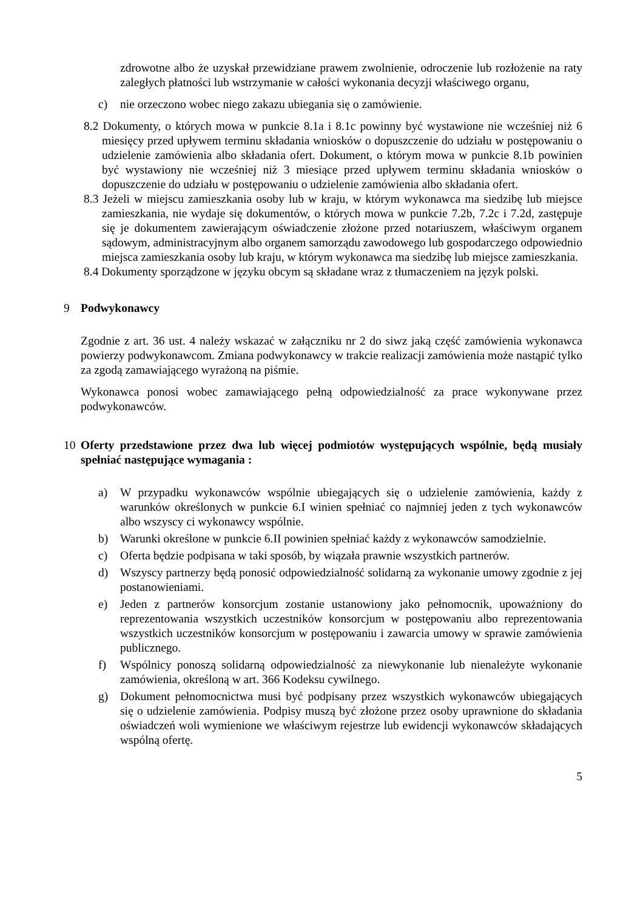zdrowotne albo że uzyskał przewidziane prawem zwolnienie, odroczenie lub rozłożenie na raty zaległych płatności lub wstrzymanie w całości wykonania decyzji właściwego organu,
c) nie orzeczono wobec niego zakazu ubiegania się o zamówienie.
8.2 Dokumenty, o których mowa w punkcie 8.1a i 8.1c powinny być wystawione nie wcześniej niż 6 miesięcy przed upływem terminu składania wniosków o dopuszczenie do udziału w postępowaniu o udzielenie zamówienia albo składania ofert. Dokument, o którym mowa w punkcie 8.1b powinien być wystawiony nie wcześniej niż 3 miesiące przed upływem terminu składania wniosków o dopuszczenie do udziału w postępowaniu o udzielenie zamówienia albo składania ofert.
8.3 Jeżeli w miejscu zamieszkania osoby lub w kraju, w którym wykonawca ma siedzibę lub miejsce zamieszkania, nie wydaje się dokumentów, o których mowa w punkcie 7.2b, 7.2c i 7.2d, zastępuje się je dokumentem zawierającym oświadczenie złożone przed notariuszem, właściwym organem sądowym, administracyjnym albo organem samorządu zawodowego lub gospodarczego odpowiednio miejsca zamieszkania osoby lub kraju, w którym wykonawca ma siedzibę lub miejsce zamieszkania.
8.4 Dokumenty sporządzone w języku obcym są składane wraz z tłumaczeniem na język polski.
9 Podwykonawcy
Zgodnie z art. 36 ust. 4 należy wskazać w załączniku nr 2 do siwz jaką część zamówienia wykonawca powierzy podwykonawcom. Zmiana podwykonawcy w trakcie realizacji zamówienia może nastąpić tylko za zgodą zamawiającego wyrażoną na piśmie.
Wykonawca ponosi wobec zamawiającego pełną odpowiedzialność za prace wykonywane przez podwykonawców.
10 Oferty przedstawione przez dwa lub więcej podmiotów występujących wspólnie, będą musiały spełniać następujące wymagania :
a) W przypadku wykonawców wspólnie ubiegających się o udzielenie zamówienia, każdy z warunków określonych w punkcie 6.I winien spełniać co najmniej jeden z tych wykonawców albo wszyscy ci wykonawcy wspólnie.
b) Warunki określone w punkcie 6.II powinien spełniać każdy z wykonawców samodzielnie.
c) Oferta będzie podpisana w taki sposób, by wiązała prawnie wszystkich partnerów.
d) Wszyscy partnerzy będą ponosić odpowiedzialność solidarną za wykonanie umowy zgodnie z jej postanowieniami.
e) Jeden z partnerów konsorcjum zostanie ustanowiony jako pełnomocnik, upoważniony do reprezentowania wszystkich uczestników konsorcjum w postępowaniu albo reprezentowania wszystkich uczestników konsorcjum w postępowaniu i zawarcia umowy w sprawie zamówienia publicznego.
f) Wspólnicy ponoszą solidarną odpowiedzialność za niewykonanie lub nienależyte wykonanie zamówienia, określoną w art. 366 Kodeksu cywilnego.
g) Dokument pełnomocnictwa musi być podpisany przez wszystkich wykonawców ubiegających się o udzielenie zamówienia. Podpisy muszą być złożone przez osoby uprawnione do składania oświadczeń woli wymienione we właściwym rejestrze lub ewidencji wykonawców składających wspólną ofertę.
5